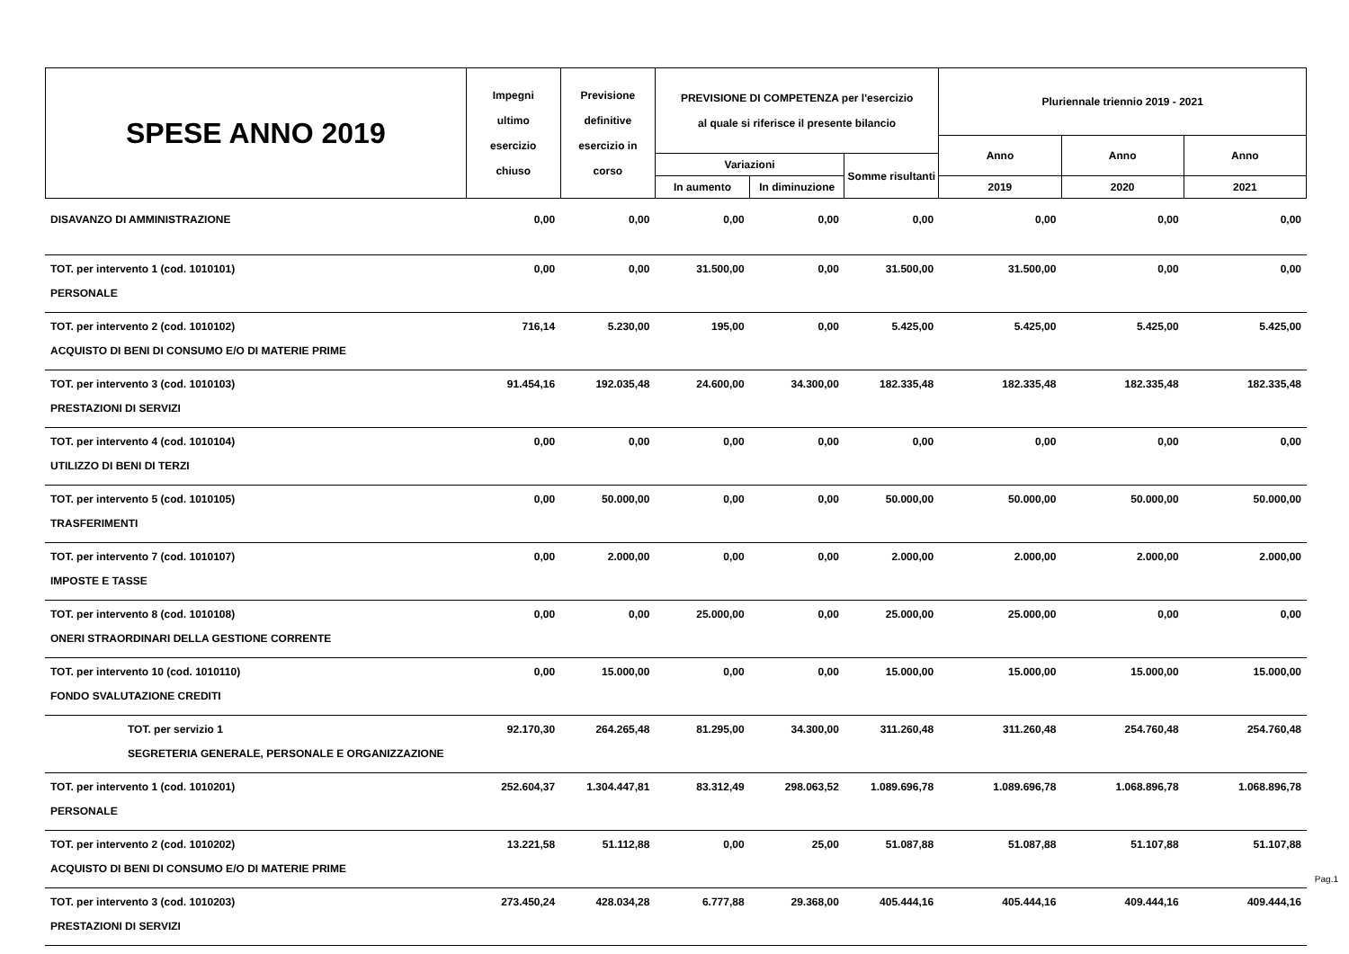| SPESE ANNO 2019 | Impegni ultimo esercizio chiuso | Previsione definitive esercizio in corso | PREVISIONE DI COMPETENZA per l'esercizio al quale si riferisce il presente bilancio | | | Pluriennale triennio 2019 - 2021 | | |
| | | | | | | Anno | Anno | Anno |
| | | | Variazioni | | Somme risultanti | | | |
| | | | In aumento | In diminuzione | | 2019 | 2020 | 2021 |
| DISAVANZO DI AMMINISTRAZIONE | 0,00 | 0,00 | 0,00 | 0,00 | 0,00 | 0,00 | 0,00 | 0,00 |
| TOT. per intervento 1 (cod. 1010101) | 0,00 | 0,00 | 31.500,00 | 0,00 | 31.500,00 | 31.500,00 | 0,00 | 0,00 |
| PERSONALE | | | | | | | | |
| TOT. per intervento 2 (cod. 1010102) | 716,14 | 5.230,00 | 195,00 | 0,00 | 5.425,00 | 5.425,00 | 5.425,00 | 5.425,00 |
| ACQUISTO DI BENI DI CONSUMO E/O DI MATERIE PRIME | | | | | | | | |
| TOT. per intervento 3 (cod. 1010103) | 91.454,16 | 192.035,48 | 24.600,00 | 34.300,00 | 182.335,48 | 182.335,48 | 182.335,48 | 182.335,48 |
| PRESTAZIONI DI SERVIZI | | | | | | | | |
| TOT. per intervento 4 (cod. 1010104) | 0,00 | 0,00 | 0,00 | 0,00 | 0,00 | 0,00 | 0,00 | 0,00 |
| UTILIZZO DI BENI DI TERZI | | | | | | | | |
| TOT. per intervento 5 (cod. 1010105) | 0,00 | 50.000,00 | 0,00 | 0,00 | 50.000,00 | 50.000,00 | 50.000,00 | 50.000,00 |
| TRASFERIMENTI | | | | | | | | |
| TOT. per intervento 7 (cod. 1010107) | 0,00 | 2.000,00 | 0,00 | 0,00 | 2.000,00 | 2.000,00 | 2.000,00 | 2.000,00 |
| IMPOSTE E TASSE | | | | | | | | |
| TOT. per intervento 8 (cod. 1010108) | 0,00 | 0,00 | 25.000,00 | 0,00 | 25.000,00 | 25.000,00 | 0,00 | 0,00 |
| ONERI STRAORDINARI DELLA GESTIONE CORRENTE | | | | | | | | |
| TOT. per intervento 10 (cod. 1010110) | 0,00 | 15.000,00 | 0,00 | 0,00 | 15.000,00 | 15.000,00 | 15.000,00 | 15.000,00 |
| FONDO SVALUTAZIONE CREDITI | | | | | | | | |
| TOT. per servizio 1 | 92.170,30 | 264.265,48 | 81.295,00 | 34.300,00 | 311.260,48 | 311.260,48 | 254.760,48 | 254.760,48 |
| SEGRETERIA GENERALE, PERSONALE E ORGANIZZAZIONE | | | | | | | | |
| TOT. per intervento 1 (cod. 1010201) | 252.604,37 | 1.304.447,81 | 83.312,49 | 298.063,52 | 1.089.696,78 | 1.089.696,78 | 1.068.896,78 | 1.068.896,78 |
| PERSONALE | | | | | | | | |
| TOT. per intervento 2 (cod. 1010202) | 13.221,58 | 51.112,88 | 0,00 | 25,00 | 51.087,88 | 51.087,88 | 51.107,88 | 51.107,88 |
| ACQUISTO DI BENI DI CONSUMO E/O DI MATERIE PRIME | | | | | | | | |
| TOT. per intervento 3 (cod. 1010203) | 273.450,24 | 428.034,28 | 6.777,88 | 29.368,00 | 405.444,16 | 405.444,16 | 409.444,16 | 409.444,16 |
| PRESTAZIONI DI SERVIZI | | | | | | | | |
Pag.1